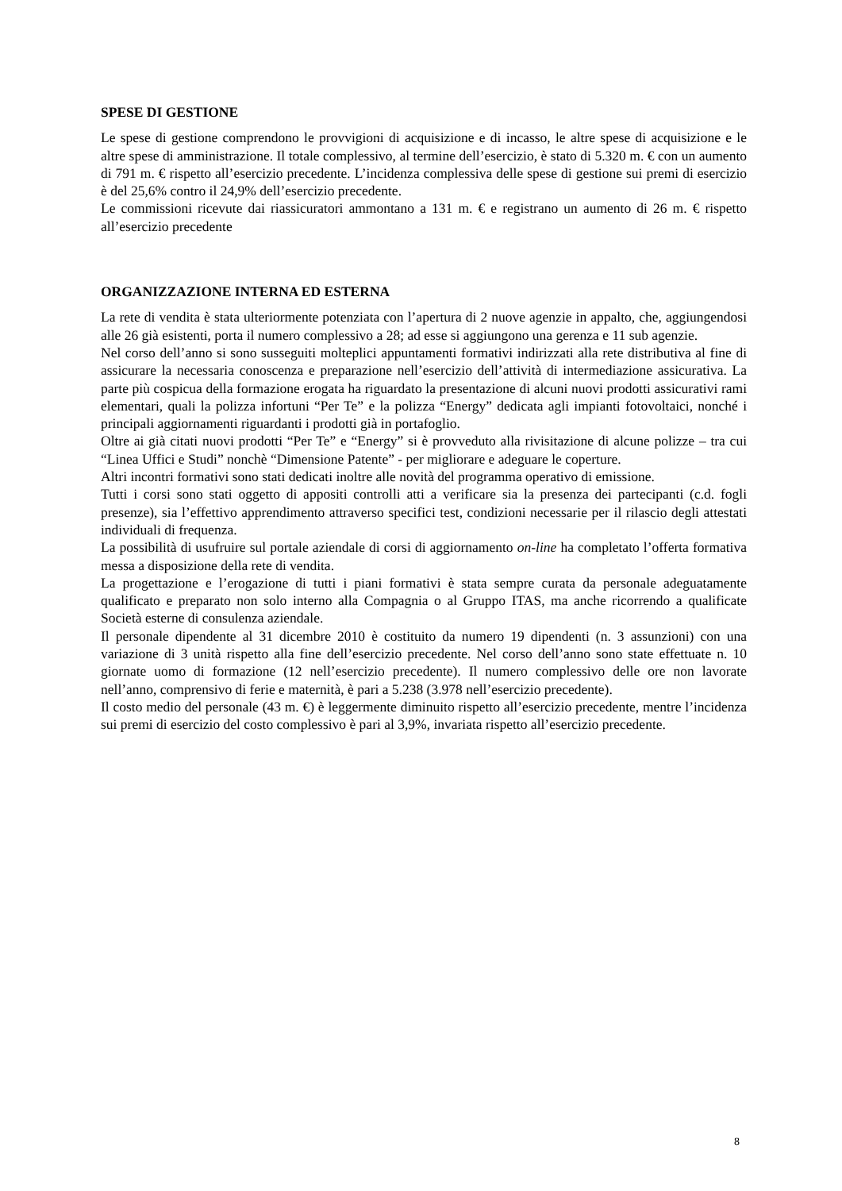SPESE DI GESTIONE
Le spese di gestione comprendono le provvigioni di acquisizione e di incasso, le altre spese di acquisizione e le altre spese di amministrazione. Il totale complessivo, al termine dell’esercizio, è stato di 5.320 m. € con un aumento di 791 m. € rispetto all’esercizio precedente. L’incidenza complessiva delle spese di gestione sui premi di esercizio è del 25,6% contro il 24,9% dell’esercizio precedente.
Le commissioni ricevute dai riassicuratori ammontano a 131 m. € e registrano un aumento di 26 m. € rispetto all’esercizio precedente
ORGANIZZAZIONE INTERNA ED ESTERNA
La rete di vendita è stata ulteriormente potenziata con l’apertura di 2 nuove agenzie in appalto, che, aggiungendosi alle 26 già esistenti, porta il numero complessivo a 28; ad esse si aggiungono una gerenza e 11 sub agenzie.
Nel corso dell’anno si sono susseguiti molteplici appuntamenti formativi indirizzati alla rete distributiva al fine di assicurare la necessaria conoscenza e preparazione nell’esercizio dell’attività di intermediazione assicurativa. La parte più cospicua della formazione erogata ha riguardato la presentazione di alcuni nuovi prodotti assicurativi rami elementari, quali la polizza infortuni “Per Te” e la polizza “Energy” dedicata agli impianti fotovoltaici, nonché i principali aggiornamenti riguardanti i prodotti già in portafoglio.
Oltre ai già citati nuovi prodotti “Per Te” e “Energy” si è provveduto alla rivisitazione di alcune polizze – tra cui “Linea Uffici e Studi” nonchè “Dimensione Patente” - per migliorare e adeguare le coperture.
Altri incontri formativi sono stati dedicati inoltre alle novità del programma operativo di emissione.
Tutti i corsi sono stati oggetto di appositi controlli atti a verificare sia la presenza dei partecipanti (c.d. fogli presenze), sia l’effettivo apprendimento attraverso specifici test, condizioni necessarie per il rilascio degli attestati individuali di frequenza.
La possibilità di usufruire sul portale aziendale di corsi di aggiornamento on-line ha completato l’offerta formativa messa a disposizione della rete di vendita.
La progettazione e l’erogazione di tutti i piani formativi è stata sempre curata da personale adeguatamente qualificato e preparato non solo interno alla Compagnia o al Gruppo ITAS, ma anche ricorrendo a qualificate Società esterne di consulenza aziendale.
Il personale dipendente al 31 dicembre 2010 è costituito da numero 19 dipendenti (n. 3 assunzioni) con una variazione di 3 unità rispetto alla fine dell’esercizio precedente. Nel corso dell’anno sono state effettuate n. 10 giornate uomo di formazione (12 nell’esercizio precedente). Il numero complessivo delle ore non lavorate nell’anno, comprensivo di ferie e maternità, è pari a 5.238 (3.978 nell’esercizio precedente).
Il costo medio del personale (43 m. €) è leggermente diminuito rispetto all’esercizio precedente, mentre l’incidenza sui premi di esercizio del costo complessivo è pari al 3,9%, invariata rispetto all’esercizio precedente.
8